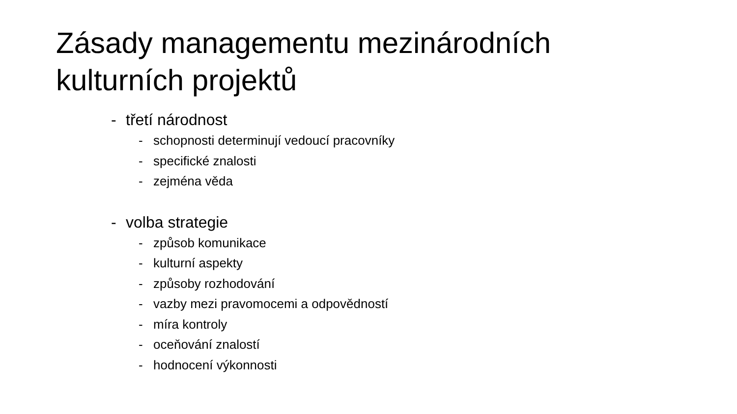Zásady managementu mezinárodních
kulturních projektů
- třetí národnost
- schopnosti determinují vedoucí pracovníky
- specifické znalosti
- zejména věda
- volba strategie
- způsob komunikace
- kulturní aspekty
- způsoby rozhodování
- vazby mezi pravomocemi a odpovědností
- míra kontroly
- oceňování znalostí
- hodnocení výkonnosti